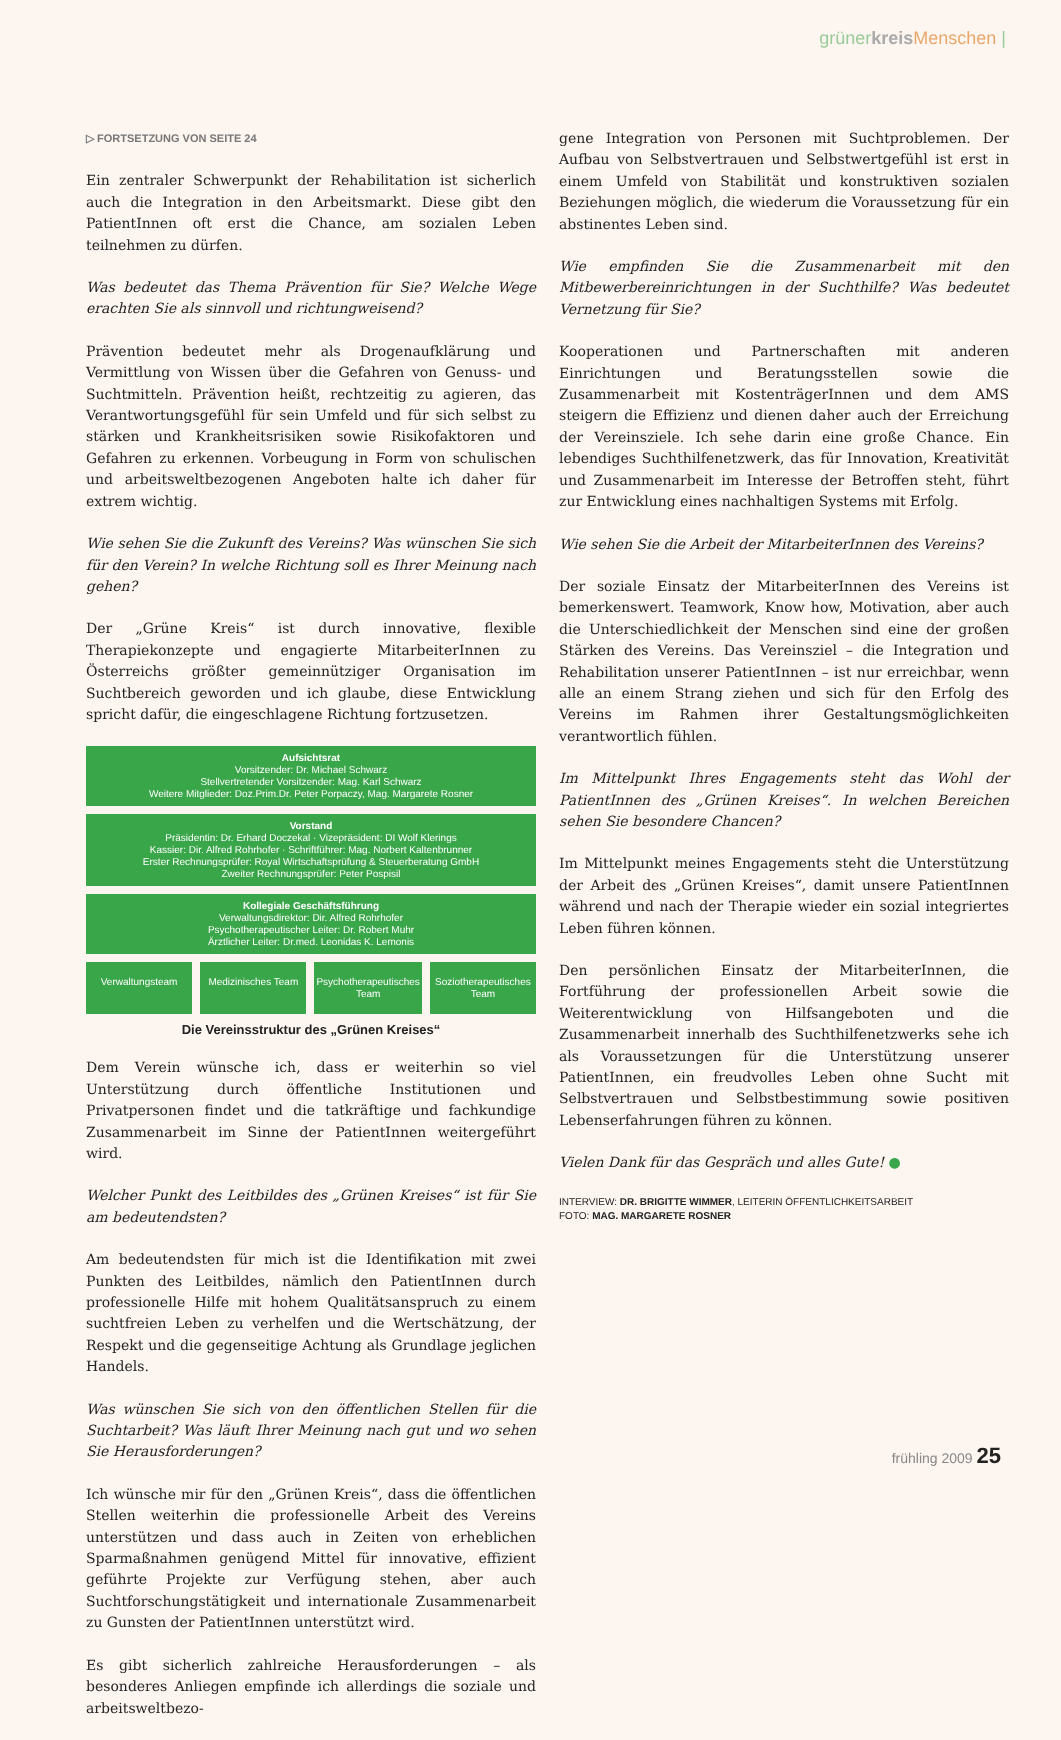grünerkreis Menschen |
▷ FORTSETZUNG VON SEITE 24
Ein zentraler Schwerpunkt der Rehabilitation ist sicherlich auch die Integration in den Arbeitsmarkt. Diese gibt den PatientInnen oft erst die Chance, am sozialen Leben teilnehmen zu dürfen.
Was bedeutet das Thema Prävention für Sie? Welche Wege erachten Sie als sinnvoll und richtungweisend?
Prävention bedeutet mehr als Drogenaufklärung und Vermittlung von Wissen über die Gefahren von Genuss- und Suchtmitteln. Prävention heißt, rechtzeitig zu agieren, das Verantwortungsgefühl für sein Umfeld und für sich selbst zu stärken und Krankheitsrisiken sowie Risikofaktoren und Gefahren zu erkennen. Vorbeugung in Form von schulischen und arbeitsweltbezogenen Angeboten halte ich daher für extrem wichtig.
Wie sehen Sie die Zukunft des Vereins? Was wünschen Sie sich für den Verein? In welche Richtung soll es Ihrer Meinung nach gehen?
Der „Grüne Kreis“ ist durch innovative, flexible Therapiekonzepte und engagierte MitarbeiterInnen zu Österreichs größter gemeinnütziger Organisation im Suchtbereich geworden und ich glaube, diese Entwicklung spricht dafür, die eingeschlagene Richtung fortzusetzen.
Aufsichtsrat
Vorsitzender: Dr. Michael Schwarz
Stellvertretender Vorsitzender: Mag. Karl Schwarz
Weitere Mitglieder: Doz.Prim.Dr. Peter Porpaczy, Mag. Margarete Rosner
Vorstand
Präsidentin: Dr. Erhard Doczekal · Vizepräsident: DI Wolf Klerings
Kassier: Dir. Alfred Rohrhofer · Schriftführer: Mag. Norbert Kaltenbrunner
Erster Rechnungsprüfer: Royal Wirtschaftsprüfung & Steuerberatung GmbH
Zweiter Rechnungsprüfer: Peter Pospisil
Kollegiale Geschäftsführung
Verwaltungsdirektor: Dir. Alfred Rohrhofer
Psychotherapeutischer Leiter: Dr. Robert Muhr
Ärztlicher Leiter: Dr.med. Leonidas K. Lemonis
Verwaltungsteam Medizinisches Team Psychotherapeutisches Team Soziotherapeutisches Team
Die Vereinsstruktur des „Grünen Kreises“
Dem Verein wünsche ich, dass er weiterhin so viel Unterstützung durch öffentliche Institutionen und Privatpersonen findet und die tatkräftige und fachkundige Zusammenarbeit im Sinne der PatientInnen weitergeführt wird.
Welcher Punkt des Leitbildes des „Grünen Kreises“ ist für Sie am bedeutendsten?
Am bedeutendsten für mich ist die Identifikation mit zwei Punkten des Leitbildes, nämlich den PatientInnen durch professionelle Hilfe mit hohem Qualitätsanspruch zu einem suchtfreien Leben zu verhelfen und die Wertschätzung, der Respekt und die gegenseitige Achtung als Grundlage jeglichen Handels.
Was wünschen Sie sich von den öffentlichen Stellen für die Suchtarbeit? Was läuft Ihrer Meinung nach gut und wo sehen Sie Herausforderungen?
Ich wünsche mir für den „Grünen Kreis“, dass die öffentlichen Stellen weiterhin die professionelle Arbeit des Vereins unterstützen und dass auch in Zeiten von erheblichen Sparmaßnahmen genügend Mittel für innovative, effizient geführte Projekte zur Verfügung stehen, aber auch Suchtforschungstätigkeit und internationale Zusammenarbeit zu Gunsten der PatientInnen unterstützt wird.
Es gibt sicherlich zahlreiche Herausforderungen – als besonderes Anliegen empfinde ich allerdings die soziale und arbeitsweltbezo-
gene Integration von Personen mit Suchtproblemen. Der Aufbau von Selbstvertrauen und Selbstwertgefühl ist erst in einem Umfeld von Stabilität und konstruktiven sozialen Beziehungen möglich, die wiederum die Voraussetzung für ein abstinentes Leben sind.
Wie empfinden Sie die Zusammenarbeit mit den Mitbewerbereinrichtungen in der Suchthilfe? Was bedeutet Vernetzung für Sie?
Kooperationen und Partnerschaften mit anderen Einrichtungen und Beratungsstellen sowie die Zusammenarbeit mit KostenträgerInnen und dem AMS steigern die Effizienz und dienen daher auch der Erreichung der Vereinsziele. Ich sehe darin eine große Chance. Ein lebendiges Suchthilfenetzwerk, das für Innovation, Kreativität und Zusammenarbeit im Interesse der Betroffen steht, führt zur Entwicklung eines nachhaltigen Systems mit Erfolg.
Wie sehen Sie die Arbeit der MitarbeiterInnen des Vereins?
Der soziale Einsatz der MitarbeiterInnen des Vereins ist bemerkenswert. Teamwork, Know how, Motivation, aber auch die Unterschiedlichkeit der Menschen sind eine der großen Stärken des Vereins. Das Vereinsziel – die Integration und Rehabilitation unserer PatientInnen – ist nur erreichbar, wenn alle an einem Strang ziehen und sich für den Erfolg des Vereins im Rahmen ihrer Gestaltungsmöglichkeiten verantwortlich fühlen.
Im Mittelpunkt Ihres Engagements steht das Wohl der PatientInnen des „Grünen Kreises“. In welchen Bereichen sehen Sie besondere Chancen?
Im Mittelpunkt meines Engagements steht die Unterstützung der Arbeit des „Grünen Kreises“, damit unsere PatientInnen während und nach der Therapie wieder ein sozial integriertes Leben führen können.
Den persönlichen Einsatz der MitarbeiterInnen, die Fortführung der professionellen Arbeit sowie die Weiterentwicklung von Hilfsangeboten und die Zusammenarbeit innerhalb des Suchthilfenetzwerks sehe ich als Voraussetzungen für die Unterstützung unserer PatientInnen, ein freudvolles Leben ohne Sucht mit Selbstvertrauen und Selbstbestimmung sowie positiven Lebenserfahrungen führen zu können.
Vielen Dank für das Gespräch und alles Gute! ●
INTERVIEW: DR. BRIGITTE WIMMER, LEITERIN ÖFFENTLICHKEITSARBEIT
FOTO: MAG. MARGARETE ROSNER
frühling 2009 25